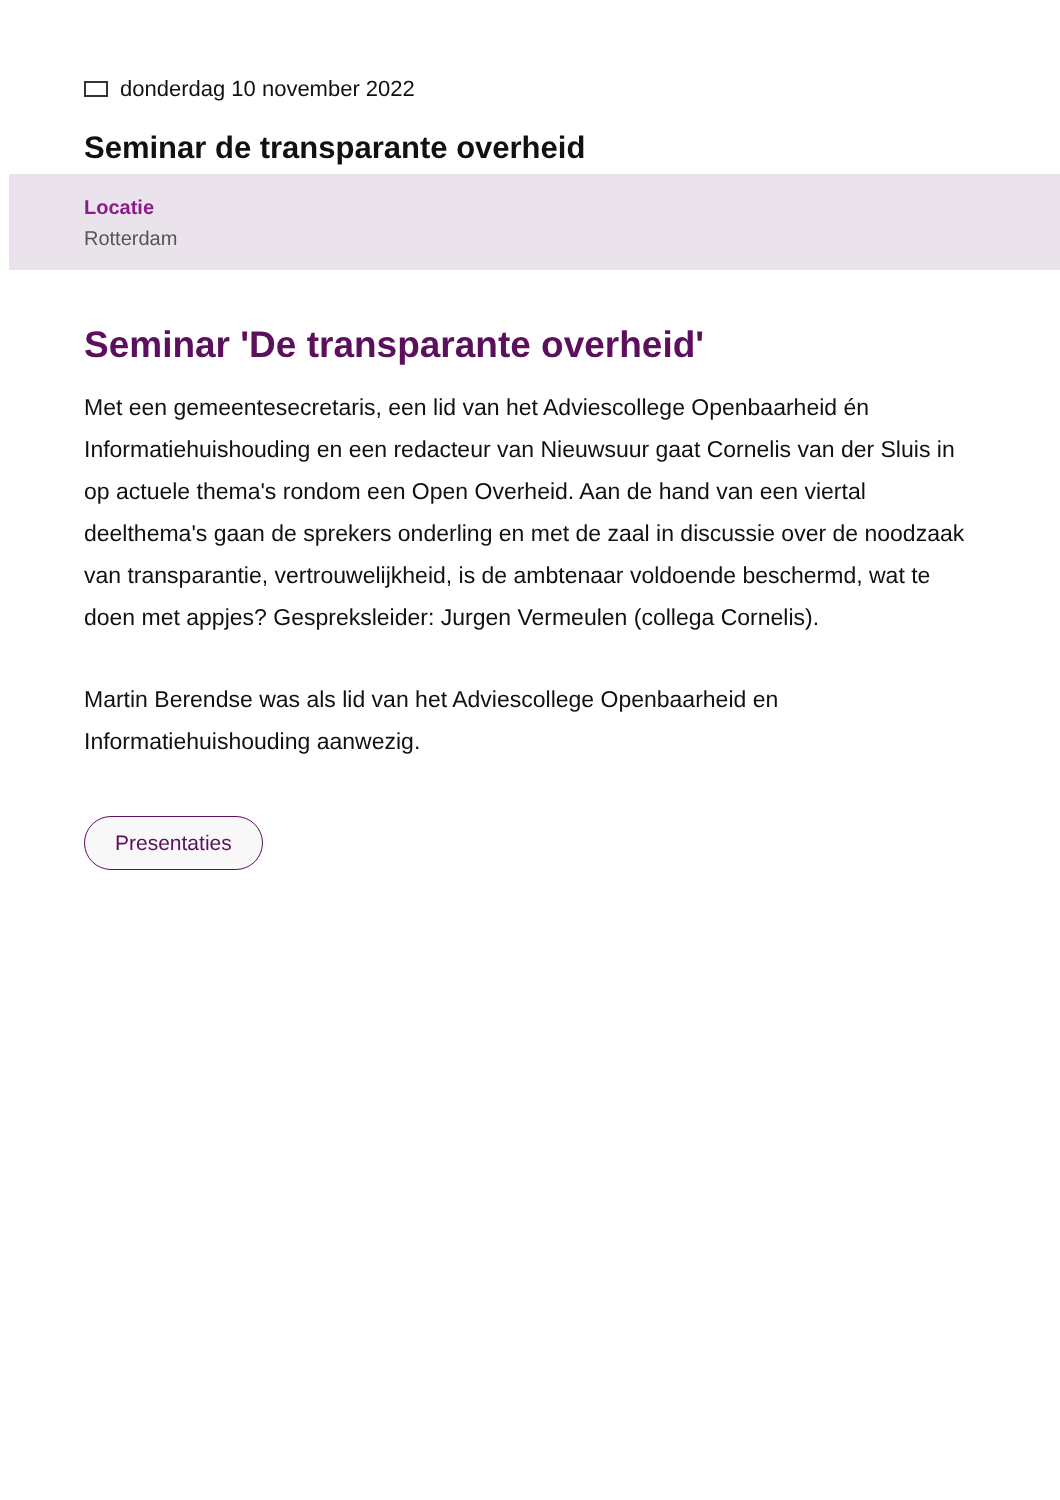donderdag 10 november 2022
Seminar de transparante overheid
Locatie
Rotterdam
Seminar 'De transparante overheid'
Met een gemeentesecretaris, een lid van het Adviescollege Openbaarheid én Informatiehuishouding en een redacteur van Nieuwsuur gaat Cornelis van der Sluis in op actuele thema's rondom een Open Overheid. Aan de hand van een viertal deelthema's gaan de sprekers onderling en met de zaal in discussie over de noodzaak van transparantie, vertrouwelijkheid, is de ambtenaar voldoende beschermd, wat te doen met appjes? Gespreksleider: Jurgen Vermeulen (collega Cornelis).
Martin Berendse was als lid van het Adviescollege Openbaarheid en Informatiehuishouding aanwezig.
Presentaties